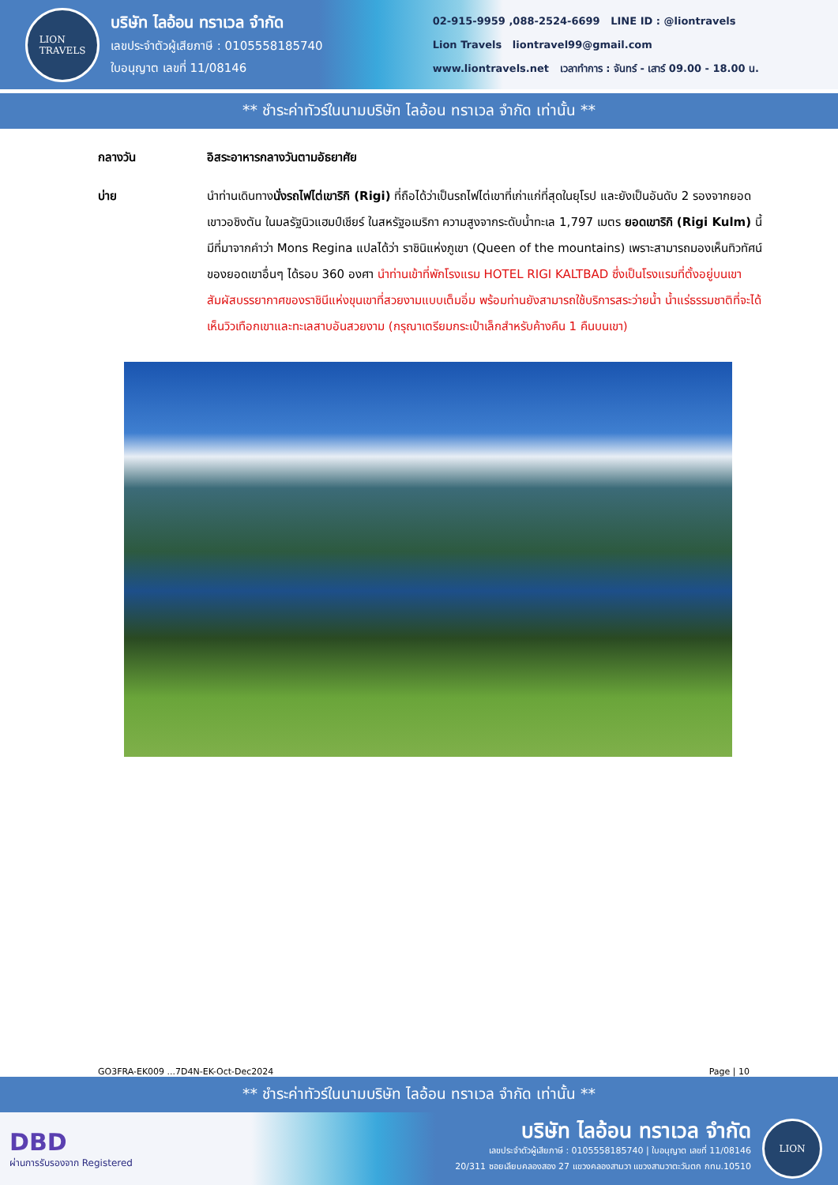LION
TRAVELS
บริษัท ไลอ้อน ทราเวล จำกัด
เลขประจำตัวผู้เสียภาษี : 0105558185740
ใบอนุญาต เลขที่ 11/08146
02-915-9959 ,088-2524-6699 LINE ID : @liontravels
Lion Travels liontravel99@gmail.com
www.liontravels.net เวลาทำการ : จันทร์ - เสาร์ 09.00 - 18.00 น.
** ชำระค่าทัวร์ในนามบริษัท ไลอ้อน ทราเวล จำกัด เท่านั้น **
กลางวัน อิสระอาหารกลางวันตามอัธยาศัย
บ่าย นำท่านเดินทางนั่งรถไฟไต่เขาริกิ (Rigi) ที่ถือได้ว่าเป็นรถไฟไต่เขาที่เก่าแก่ที่สุดในยุโรป และยังเป็นอันดับ 2 รองจากยอดเขาวอชิงตัน ในมลรัฐนิวแฮมป์เชียร์ ในสหรัฐอเมริกา ความสูงจากระดับน้ำทะเล 1,797 เมตร ยอดเขาริกิ (Rigi Kulm) นี้มีที่มาจากคำว่า Mons Regina แปลได้ว่า ราชินิแห่งภูเขา (Queen of the mountains) เพราะสามารถมองเห็นทิวทัศน์ของยอดเขาอื่นๆ ได้รอบ 360 องศา นำท่านเข้าที่พักโรงแรม HOTEL RIGI KALTBAD ซึ่งเป็นโรงแรมที่ตั้งอยู่บนเขา สัมผัสบรรยากาศของราชินีแห่งขุนเขาที่สวยงามแบบเต็มอิ่ม พร้อมท่านยังสามารถใช้บริการสระว่ายน้ำ น้ำแร่ธรรมชาติที่จะได้เห็นวิวเทือกเขาและทะเลสาบอันสวยงาม (กรุณาเตรียมกระเป๋าเล็กสำหรับค้างคืน 1 คืนบนเขา)
GO3FRA-EK009 ...7D4N-EK-Oct-Dec2024 Page | 10
** ชำระค่าทัวร์ในนามบริษัท ไลอ้อน ทราเวล จำกัด เท่านั้น **
DBD
ผ่านการรับรองจาก Registered
บริษัท ไลอ้อน ทราเวล จำกัด
เลขประจำตัวผู้เสียภาษี : 0105558185740 | ใบอนุญาต เลขที่ 11/08146
20/311 ซอยเลียบคลองสอง 27 แขวงคลองสามวา แขวงสามวาตะวันตก กทม.10510
LION